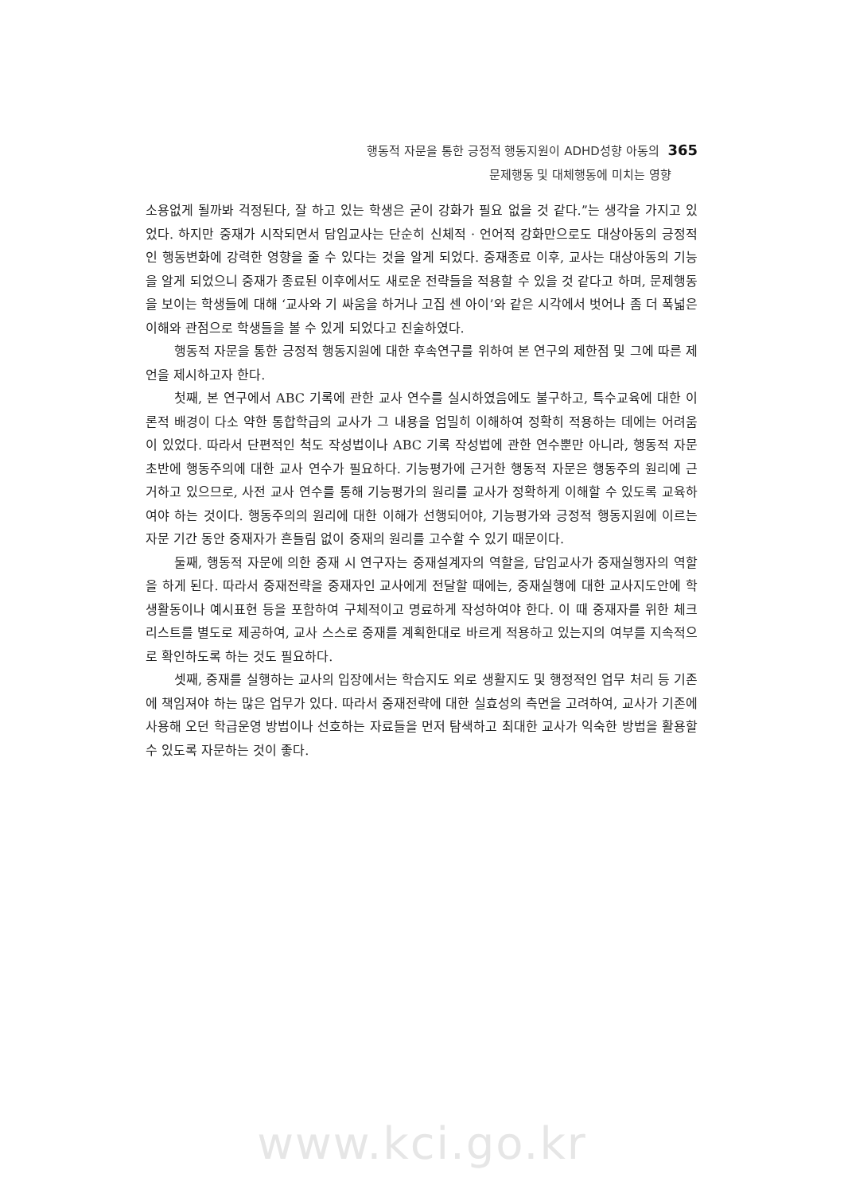행동적 자문을 통한 긍정적 행동지원이 ADHD성향 아동의 365
문제행동 및 대체행동에 미치는 영향
소용없게 될까봐 걱정된다, 잘 하고 있는 학생은 굳이 강화가 필요 없을 것 같다.”는 생각을 가지고 있었다. 하지만 중재가 시작되면서 담임교사는 단순히 신체적 · 언어적 강화만으로도 대상아동의 긍정적인 행동변화에 강력한 영향을 줄 수 있다는 것을 알게 되었다. 중재종료 이후, 교사는 대상아동의 기능을 알게 되었으니 중재가 종료된 이후에서도 새로운 전략들을 적용할 수 있을 것 같다고 하며, 문제행동을 보이는 학생들에 대해 ‘교사와 기 싸움을 하거나 고집 센 아이’와 같은 시각에서 벗어나 좀 더 폭넓은 이해와 관점으로 학생들을 볼 수 있게 되었다고 진술하였다.
행동적 자문을 통한 긍정적 행동지원에 대한 후속연구를 위하여 본 연구의 제한점 및 그에 따른 제언을 제시하고자 한다.
첫째, 본 연구에서 ABC 기록에 관한 교사 연수를 실시하였음에도 불구하고, 특수교육에 대한 이론적 배경이 다소 약한 통합학급의 교사가 그 내용을 엄밀히 이해하여 정확히 적용하는 데에는 어려움이 있었다. 따라서 단편적인 척도 작성법이나 ABC 기록 작성법에 관한 연수뿐만 아니라, 행동적 자문 초반에 행동주의에 대한 교사 연수가 필요하다. 기능평가에 근거한 행동적 자문은 행동주의 원리에 근거하고 있으므로, 사전 교사 연수를 통해 기능평가의 원리를 교사가 정확하게 이해할 수 있도록 교육하여야 하는 것이다. 행동주의의 원리에 대한 이해가 선행되어야, 기능평가와 긍정적 행동지원에 이르는 자문 기간 동안 중재자가 흔들림 없이 중재의 원리를 고수할 수 있기 때문이다.
둘째, 행동적 자문에 의한 중재 시 연구자는 중재설계자의 역할을, 담임교사가 중재실행자의 역할을 하게 된다. 따라서 중재전략을 중재자인 교사에게 전달할 때에는, 중재실행에 대한 교사지도안에 학생활동이나 예시표현 등을 포함하여 구체적이고 명료하게 작성하여야 한다. 이 때 중재자를 위한 체크리스트를 별도로 제공하여, 교사 스스로 중재를 계획한대로 바르게 적용하고 있는지의 여부를 지속적으로 확인하도록 하는 것도 필요하다.
셋째, 중재를 실행하는 교사의 입장에서는 학습지도 외로 생활지도 및 행정적인 업무 처리 등 기존에 책임져야 하는 많은 업무가 있다. 따라서 중재전략에 대한 실효성의 측면을 고려하여, 교사가 기존에 사용해 오던 학급운영 방법이나 선호하는 자료들을 먼저 탐색하고 최대한 교사가 익숙한 방법을 활용할 수 있도록 자문하는 것이 좋다.
www.kci.go.kr